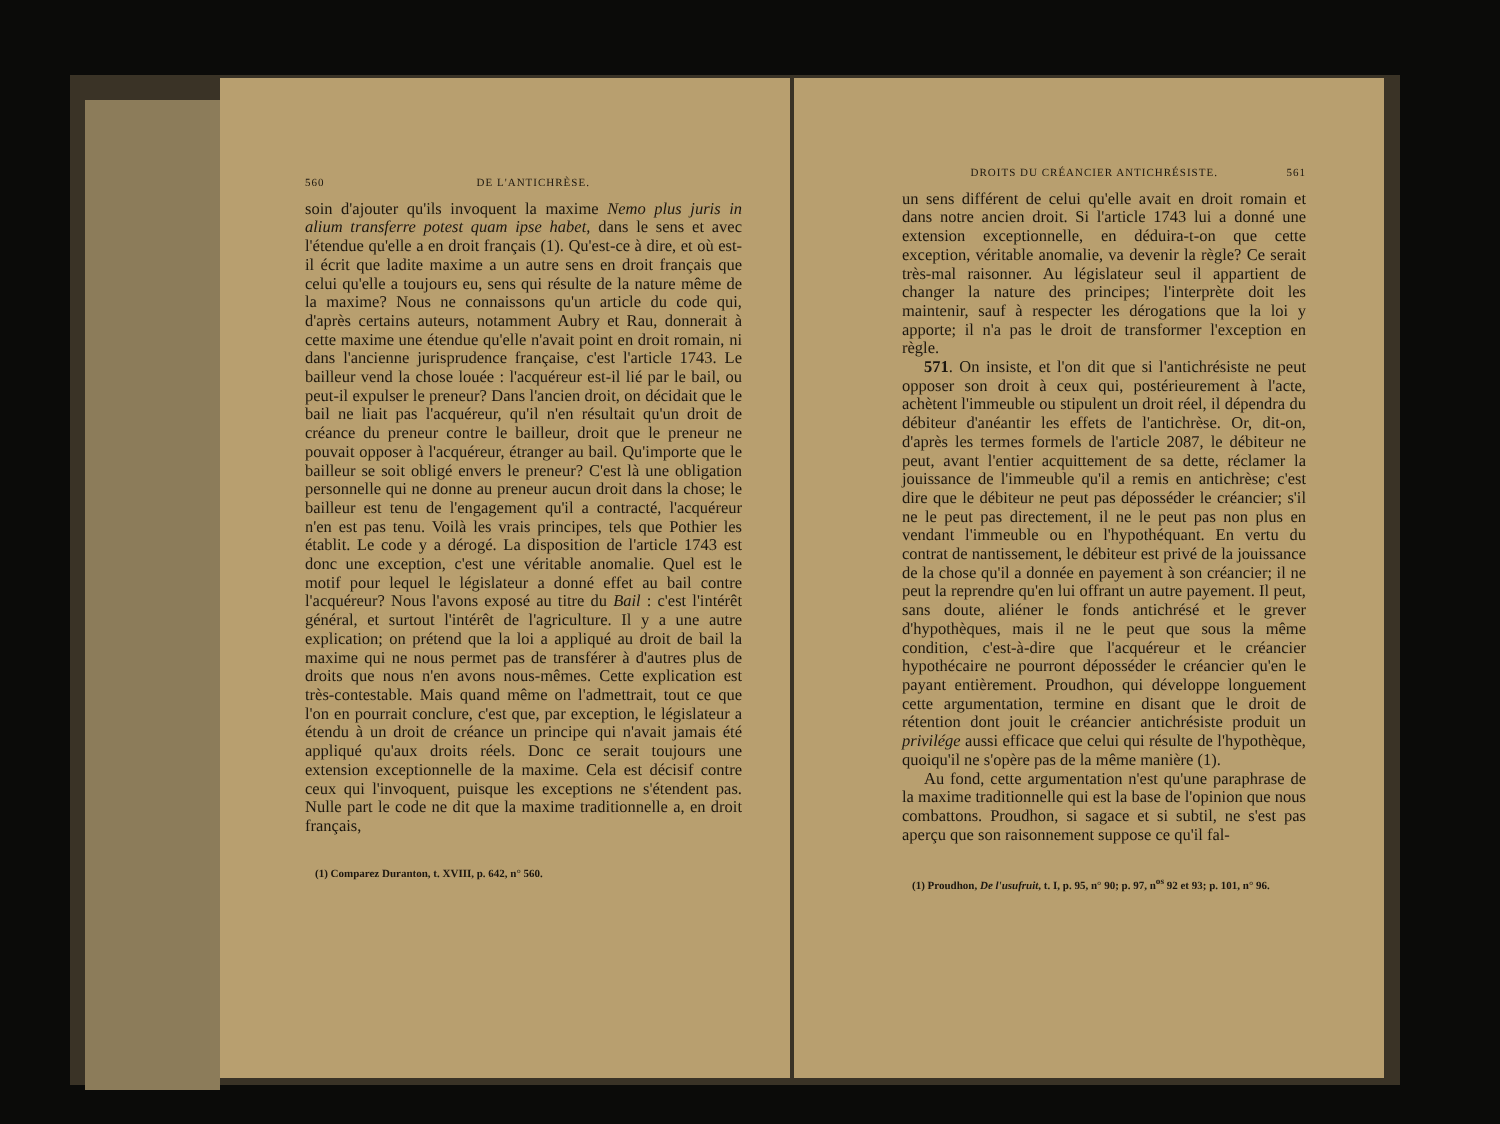560 DE L'ANTICHRÈSE.
soin d'ajouter qu'ils invoquent la maxime Nemo plus juris in alium transferre potest quam ipse habet, dans le sens et avec l'étendue qu'elle a en droit français (1). Qu'est-ce à dire, et où est-il écrit que ladite maxime a un autre sens en droit français que celui qu'elle a toujours eu, sens qui résulte de la nature même de la maxime? Nous ne connaissons qu'un article du code qui, d'après certains auteurs, notamment Aubry et Rau, donnerait à cette maxime une étendue qu'elle n'avait point en droit romain, ni dans l'ancienne jurisprudence française, c'est l'article 1743. Le bailleur vend la chose louée : l'acquéreur est-il lié par le bail, ou peut-il expulser le preneur? Dans l'ancien droit, on décidait que le bail ne liait pas l'acquéreur, qu'il n'en résultait qu'un droit de créance du preneur contre le bailleur, droit que le preneur ne pouvait opposer à l'acquéreur, étranger au bail. Qu'importe que le bailleur se soit obligé envers le preneur? C'est là une obligation personnelle qui ne donne au preneur aucun droit dans la chose; le bailleur est tenu de l'engagement qu'il a contracté, l'acquéreur n'en est pas tenu. Voilà les vrais principes, tels que Pothier les établit. Le code y a dérogé. La disposition de l'article 1743 est donc une exception, c'est une véritable anomalie. Quel est le motif pour lequel le législateur a donné effet au bail contre l'acquéreur? Nous l'avons exposé au titre du Bail : c'est l'intérêt général, et surtout l'intérêt de l'agriculture. Il y a une autre explication; on prétend que la loi a appliqué au droit de bail la maxime qui ne nous permet pas de transférer à d'autres plus de droits que nous n'en avons nous-mêmes. Cette explication est très-contestable. Mais quand même on l'admettrait, tout ce que l'on en pourrait conclure, c'est que, par exception, le législateur a étendu à un droit de créance un principe qui n'avait jamais été appliqué qu'aux droits réels. Donc ce serait toujours une extension exceptionnelle de la maxime. Cela est décisif contre ceux qui l'invoquent, puisque les exceptions ne s'étendent pas. Nulle part le code ne dit que la maxime traditionnelle a, en droit français,
(1) Comparez Duranton, t. XVIII, p. 642, n° 560.
DROITS DU CRÉANCIER ANTICHRÉSISTE. 561
un sens différent de celui qu'elle avait en droit romain et dans notre ancien droit. Si l'article 1743 lui a donné une extension exceptionnelle, en déduira-t-on que cette exception, véritable anomalie, va devenir la règle? Ce serait très-mal raisonner. Au législateur seul il appartient de changer la nature des principes; l'interprète doit les maintenir, sauf à respecter les dérogations que la loi y apporte; il n'a pas le droit de transformer l'exception en règle.
571. On insiste, et l'on dit que si l'antichrésiste ne peut opposer son droit à ceux qui, postérieurement à l'acte, achètent l'immeuble ou stipulent un droit réel, il dépendra du débiteur d'anéantir les effets de l'antichrèse. Or, dit-on, d'après les termes formels de l'article 2087, le débiteur ne peut, avant l'entier acquittement de sa dette, réclamer la jouissance de l'immeuble qu'il a remis en antichrèse; c'est dire que le débiteur ne peut pas déposséder le créancier; s'il ne le peut pas directement, il ne le peut pas non plus en vendant l'immeuble ou en l'hypothéquant. En vertu du contrat de nantissement, le débiteur est privé de la jouissance de la chose qu'il a donnée en payement à son créancier; il ne peut la reprendre qu'en lui offrant un autre payement. Il peut, sans doute, aliéner le fonds antichrésé et le grever d'hypothèques, mais il ne le peut que sous la même condition, c'est-à-dire que l'acquéreur et le créancier hypothécaire ne pourront déposséder le créancier qu'en le payant entièrement. Proudhon, qui développe longuement cette argumentation, termine en disant que le droit de rétention dont jouit le créancier antichrésiste produit un privilége aussi efficace que celui qui résulte de l'hypothèque, quoiqu'il ne s'opère pas de la même manière (1).
Au fond, cette argumentation n'est qu'une paraphrase de la maxime traditionnelle qui est la base de l'opinion que nous combattons. Proudhon, si sagace et si subtil, ne s'est pas aperçu que son raisonnement suppose ce qu'il fal-
(1) Proudhon, De l'usufruit, t. I, p. 95, n° 90; p. 97, n<sup>os</sup> 92 et 93; p. 101, n° 96.